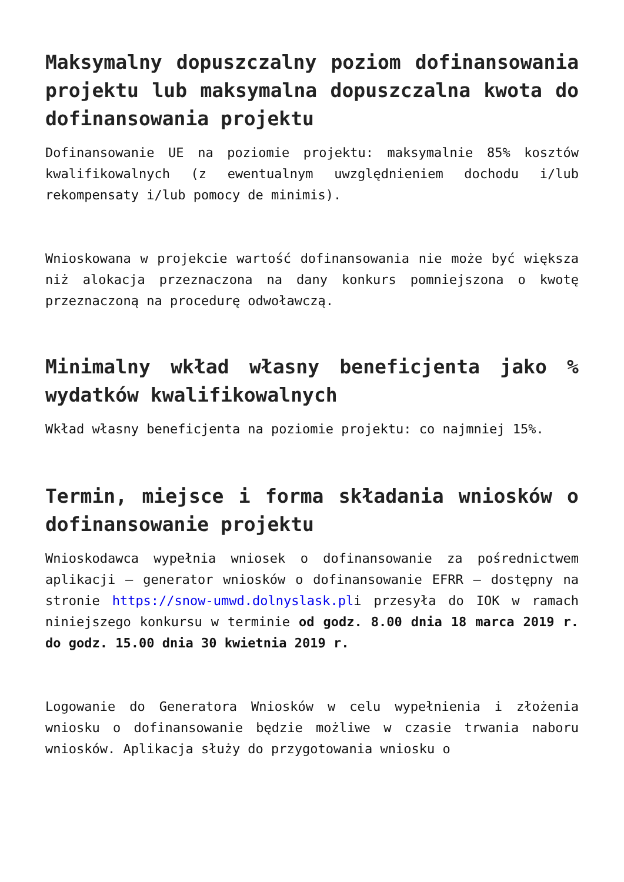Maksymalny dopuszczalny poziom dofinansowania projektu lub maksymalna dopuszczalna kwota do dofinansowania projektu
Dofinansowanie UE na poziomie projektu: maksymalnie 85% kosztów kwalifikowalnych (z ewentualnym uwzględnieniem dochodu i/lub rekompensaty i/lub pomocy de minimis).
Wnioskowana w projekcie wartość dofinansowania nie może być większa niż alokacja przeznaczona na dany konkurs pomniejszona o kwotę przeznaczoną na procedurę odwoławczą.
Minimalny wkład własny beneficjenta jako % wydatków kwalifikowalnych
Wkład własny beneficjenta na poziomie projektu: co najmniej 15%.
Termin, miejsce i forma składania wniosków o dofinansowanie projektu
Wnioskodawca wypełnia wniosek o dofinansowanie za pośrednictwem aplikacji – generator wniosków o dofinansowanie EFRR – dostępny na stronie https://snow-umwd.dolnyslask.pli przesyła do IOK w ramach niniejszego konkursu w terminie od godz. 8.00 dnia 18 marca 2019 r. do godz. 15.00 dnia 30 kwietnia 2019 r.
Logowanie do Generatora Wniosków w celu wypełnienia i złożenia wniosku o dofinansowanie będzie możliwe w czasie trwania naboru wniosków. Aplikacja służy do przygotowania wniosku o